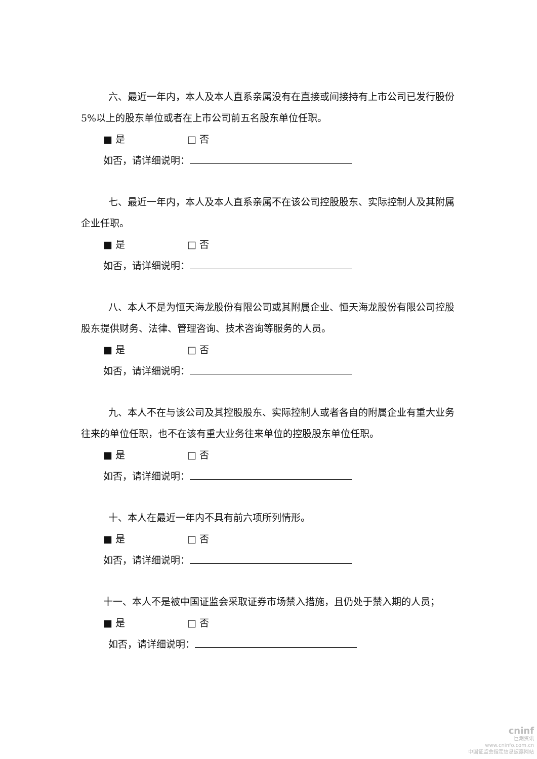六、最近一年内，本人及本人直系亲属没有在直接或间接持有上市公司已发行股份 5%以上的股东单位或者在上市公司前五名股东单位任职。
■ 是 □ 否
如否，请详细说明：
七、最近一年内，本人及本人直系亲属不在该公司控股股东、实际控制人及其附属企业任职。
■ 是 □ 否
如否，请详细说明：
八、本人不是为恒天海龙股份有限公司或其附属企业、恒天海龙股份有限公司控股股东提供财务、法律、管理咨询、技术咨询等服务的人员。
■ 是 □ 否
如否，请详细说明：
九、本人不在与该公司及其控股股东、实际控制人或者各自的附属企业有重大业务往来的单位任职，也不在该有重大业务往来单位的控股股东单位任职。
■ 是 □ 否
如否，请详细说明：
十、本人在最近一年内不具有前六项所列情形。
■ 是 □ 否
如否，请详细说明：
十一、本人不是被中国证监会采取证券市场禁入措施，且仍处于禁入期的人员；
■ 是 □ 否
如否，请详细说明：
cninf
巨潮资讯
www.cninfo.com.cn
中国证监会指定信息披露网站